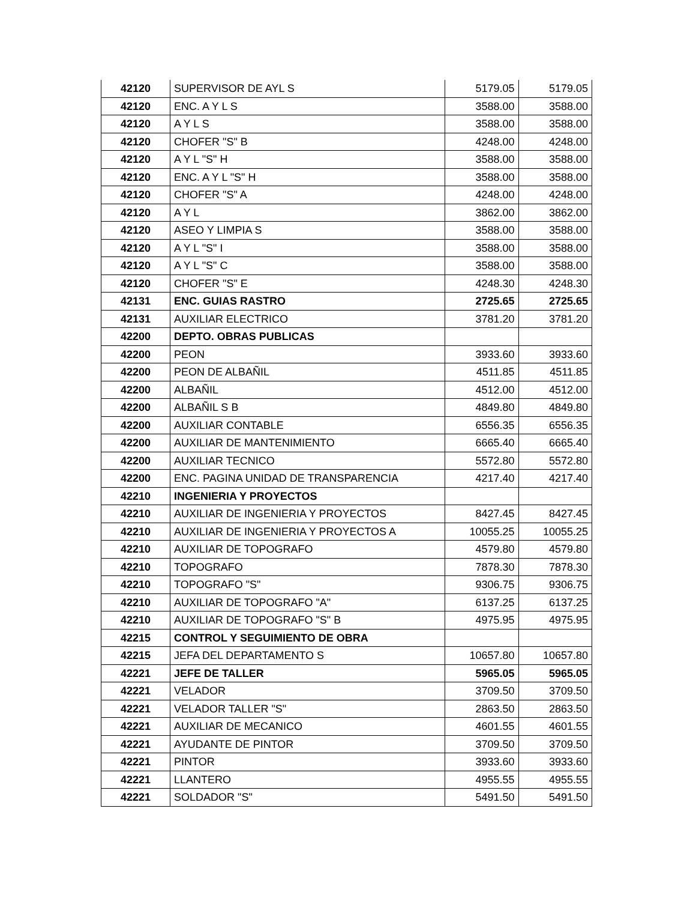| 42120 | SUPERVISOR DE AYL S | 5179.05 | 5179.05 |
| 42120 | ENC. A Y L S | 3588.00 | 3588.00 |
| 42120 | A Y L S | 3588.00 | 3588.00 |
| 42120 | CHOFER "S" B | 4248.00 | 4248.00 |
| 42120 | A Y L "S" H | 3588.00 | 3588.00 |
| 42120 | ENC. A Y L "S" H | 3588.00 | 3588.00 |
| 42120 | CHOFER "S" A | 4248.00 | 4248.00 |
| 42120 | A Y L | 3862.00 | 3862.00 |
| 42120 | ASEO Y LIMPIA S | 3588.00 | 3588.00 |
| 42120 | A Y L "S" I | 3588.00 | 3588.00 |
| 42120 | A Y L "S" C | 3588.00 | 3588.00 |
| 42120 | CHOFER "S" E | 4248.30 | 4248.30 |
| 42131 | ENC. GUIAS RASTRO | 2725.65 | 2725.65 |
| 42131 | AUXILIAR ELECTRICO | 3781.20 | 3781.20 |
| 42200 | DEPTO. OBRAS PUBLICAS | | |
| 42200 | PEON | 3933.60 | 3933.60 |
| 42200 | PEON DE ALBAÑIL | 4511.85 | 4511.85 |
| 42200 | ALBAÑIL | 4512.00 | 4512.00 |
| 42200 | ALBAÑIL S B | 4849.80 | 4849.80 |
| 42200 | AUXILIAR CONTABLE | 6556.35 | 6556.35 |
| 42200 | AUXILIAR DE MANTENIMIENTO | 6665.40 | 6665.40 |
| 42200 | AUXILIAR TECNICO | 5572.80 | 5572.80 |
| 42200 | ENC. PAGINA UNIDAD DE TRANSPARENCIA | 4217.40 | 4217.40 |
| 42210 | INGENIERIA Y PROYECTOS | | |
| 42210 | AUXILIAR DE INGENIERIA Y PROYECTOS | 8427.45 | 8427.45 |
| 42210 | AUXILIAR DE INGENIERIA Y PROYECTOS A | 10055.25 | 10055.25 |
| 42210 | AUXILIAR DE TOPOGRAFO | 4579.80 | 4579.80 |
| 42210 | TOPOGRAFO | 7878.30 | 7878.30 |
| 42210 | TOPOGRAFO "S" | 9306.75 | 9306.75 |
| 42210 | AUXILIAR DE TOPOGRAFO "A" | 6137.25 | 6137.25 |
| 42210 | AUXILIAR DE TOPOGRAFO "S" B | 4975.95 | 4975.95 |
| 42215 | CONTROL Y SEGUIMIENTO DE OBRA | | |
| 42215 | JEFA DEL DEPARTAMENTO S | 10657.80 | 10657.80 |
| 42221 | JEFE DE TALLER | 5965.05 | 5965.05 |
| 42221 | VELADOR | 3709.50 | 3709.50 |
| 42221 | VELADOR TALLER "S" | 2863.50 | 2863.50 |
| 42221 | AUXILIAR DE MECANICO | 4601.55 | 4601.55 |
| 42221 | AYUDANTE DE PINTOR | 3709.50 | 3709.50 |
| 42221 | PINTOR | 3933.60 | 3933.60 |
| 42221 | LLANTERO | 4955.55 | 4955.55 |
| 42221 | SOLDADOR "S" | 5491.50 | 5491.50 |